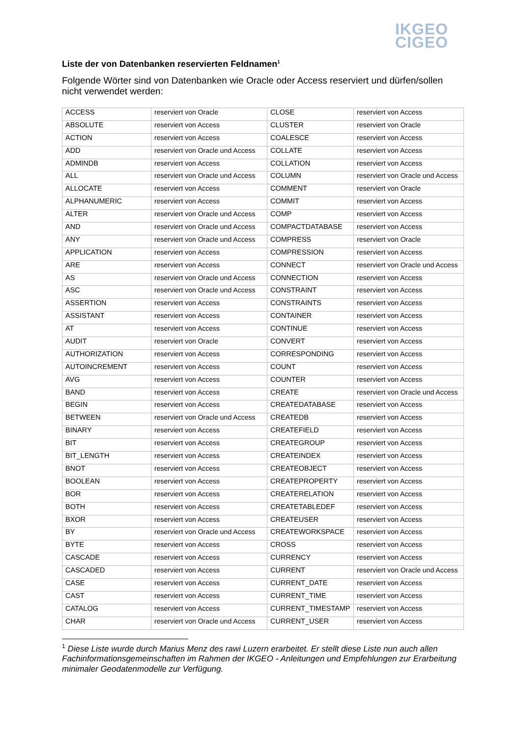IKGEO
CIGEO
Liste der von Datenbanken reservierten Feldnamen<sup>1</sup>
Folgende Wörter sind von Datenbanken wie Oracle oder Access reserviert und dürfen/sollen nicht verwendet werden:
| ACCESS | reserviert von Oracle | CLOSE | reserviert von Access |
| ABSOLUTE | reserviert von Access | CLUSTER | reserviert von Oracle |
| ACTION | reserviert von Access | COALESCE | reserviert von Access |
| ADD | reserviert von Oracle und Access | COLLATE | reserviert von Access |
| ADMINDB | reserviert von Access | COLLATION | reserviert von Access |
| ALL | reserviert von Oracle und Access | COLUMN | reserviert von Oracle und Access |
| ALLOCATE | reserviert von Access | COMMENT | reserviert von Oracle |
| ALPHANUMERIC | reserviert von Access | COMMIT | reserviert von Access |
| ALTER | reserviert von Oracle und Access | COMP | reserviert von Access |
| AND | reserviert von Oracle und Access | COMPACTDATABASE | reserviert von Access |
| ANY | reserviert von Oracle und Access | COMPRESS | reserviert von Oracle |
| APPLICATION | reserviert von Access | COMPRESSION | reserviert von Access |
| ARE | reserviert von Access | CONNECT | reserviert von Oracle und Access |
| AS | reserviert von Oracle und Access | CONNECTION | reserviert von Access |
| ASC | reserviert von Oracle und Access | CONSTRAINT | reserviert von Access |
| ASSERTION | reserviert von Access | CONSTRAINTS | reserviert von Access |
| ASSISTANT | reserviert von Access | CONTAINER | reserviert von Access |
| AT | reserviert von Access | CONTINUE | reserviert von Access |
| AUDIT | reserviert von Oracle | CONVERT | reserviert von Access |
| AUTHORIZATION | reserviert von Access | CORRESPONDING | reserviert von Access |
| AUTOINCREMENT | reserviert von Access | COUNT | reserviert von Access |
| AVG | reserviert von Access | COUNTER | reserviert von Access |
| BAND | reserviert von Access | CREATE | reserviert von Oracle und Access |
| BEGIN | reserviert von Access | CREATEDATABASE | reserviert von Access |
| BETWEEN | reserviert von Oracle und Access | CREATEDB | reserviert von Access |
| BINARY | reserviert von Access | CREATEFIELD | reserviert von Access |
| BIT | reserviert von Access | CREATEGROUP | reserviert von Access |
| BIT_LENGTH | reserviert von Access | CREATEINDEX | reserviert von Access |
| BNOT | reserviert von Access | CREATEOBJECT | reserviert von Access |
| BOOLEAN | reserviert von Access | CREATEPROPERTY | reserviert von Access |
| BOR | reserviert von Access | CREATERELATION | reserviert von Access |
| BOTH | reserviert von Access | CREATETABLEDEF | reserviert von Access |
| BXOR | reserviert von Access | CREATEUSER | reserviert von Access |
| BY | reserviert von Oracle und Access | CREATEWORKSPACE | reserviert von Access |
| BYTE | reserviert von Access | CROSS | reserviert von Access |
| CASCADE | reserviert von Access | CURRENCY | reserviert von Access |
| CASCADED | reserviert von Access | CURRENT | reserviert von Oracle und Access |
| CASE | reserviert von Access | CURRENT_DATE | reserviert von Access |
| CAST | reserviert von Access | CURRENT_TIME | reserviert von Access |
| CATALOG | reserviert von Access | CURRENT_TIMESTAMP | reserviert von Access |
| CHAR | reserviert von Oracle und Access | CURRENT_USER | reserviert von Access |
<sup>1</sup> Diese Liste wurde durch Marius Menz des rawi Luzern erarbeitet. Er stellt diese Liste nun auch allen Fachinformationsgemeinschaften im Rahmen der IKGEO - Anleitungen und Empfehlungen zur Erarbeitung minimaler Geodatenmodelle zur Verfügung.